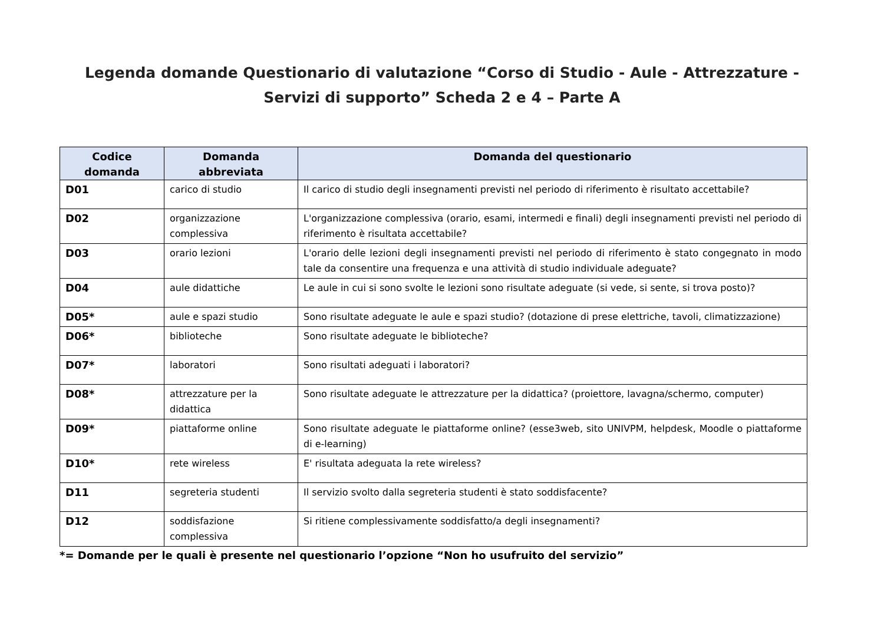Legenda domande Questionario di valutazione “Corso di Studio - Aule - Attrezzature - Servizi di supporto” Scheda 2 e 4 – Parte A
| Codice domanda | Domanda abbreviata | Domanda del questionario |
| --- | --- | --- |
| D01 | carico di studio | Il carico di studio degli insegnamenti previsti nel periodo di riferimento è risultato accettabile? |
| D02 | organizzazione complessiva | L'organizzazione complessiva (orario, esami, intermedi e finali) degli insegnamenti previsti nel periodo di riferimento è risultata accettabile? |
| D03 | orario lezioni | L'orario delle lezioni degli insegnamenti previsti nel periodo di riferimento è stato congegnato in modo tale da consentire una frequenza e una attività di studio individuale adeguate? |
| D04 | aule didattiche | Le aule in cui si sono svolte le lezioni sono risultate adeguate (si vede, si sente, si trova posto)? |
| D05* | aule e spazi studio | Sono risultate adeguate le aule e spazi studio? (dotazione di prese elettriche, tavoli, climatizzazione) |
| D06* | biblioteche | Sono risultate adeguate le biblioteche? |
| D07* | laboratori | Sono risultati adeguati i laboratori? |
| D08* | attrezzature per la didattica | Sono risultate adeguate le attrezzature per la didattica? (proiettore, lavagna/schermo, computer) |
| D09* | piattaforme online | Sono risultate adeguate le piattaforme online? (esse3web, sito UNIVPM, helpdesk, Moodle o piattaforme di e-learning) |
| D10* | rete wireless | E' risultata adeguata la rete wireless? |
| D11 | segreteria studenti | Il servizio svolto dalla segreteria studenti è stato soddisfacente? |
| D12 | soddisfazione complessiva | Si ritiene complessivamente soddisfatto/a degli insegnamenti? |
*= Domande per le quali è presente nel questionario l’opzione “Non ho usufruito del servizio”